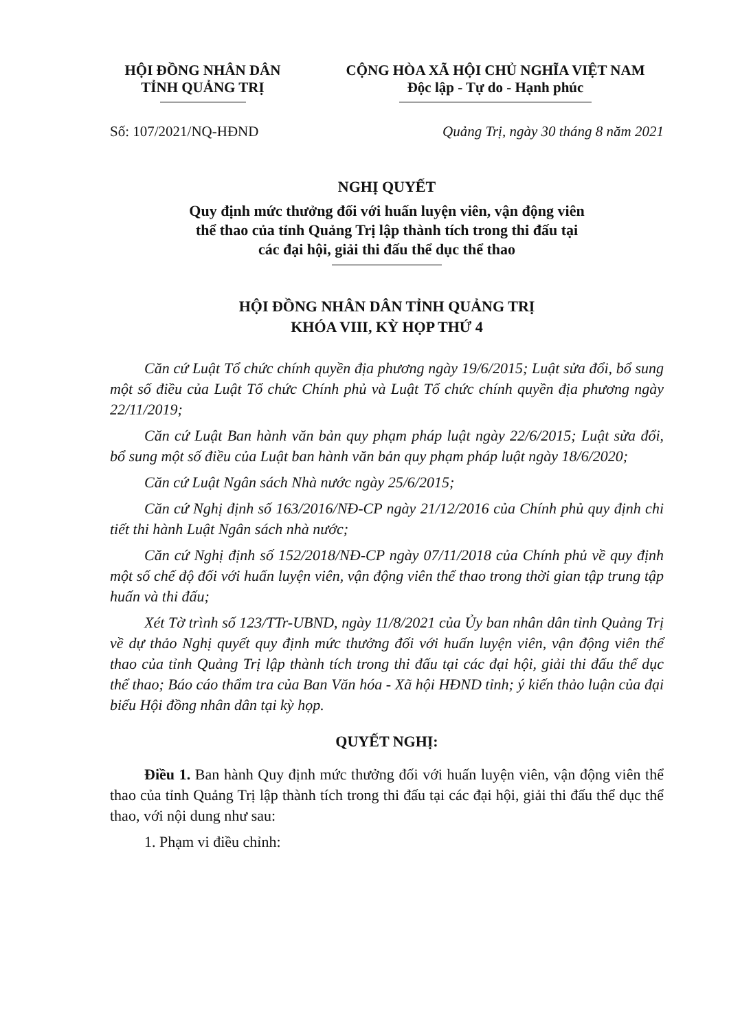HỘI ĐỒNG NHÂN DÂN
TỈNH QUẢNG TRỊ
CỘNG HÒA XÃ HỘI CHỦ NGHĨA VIỆT NAM
Độc lập - Tự do - Hạnh phúc
Số: 107/2021/NQ-HĐND Quảng Trị, ngày 30 tháng 8 năm 2021
NGHỊ QUYẾT
Quy định mức thưởng đối với huấn luyện viên, vận động viên
thể thao của tỉnh Quảng Trị lập thành tích trong thi đấu tại
các đại hội, giải thi đấu thể dục thể thao
HỘI ĐỒNG NHÂN DÂN TỈNH QUẢNG TRỊ
KHÓA VIII, KỲ HỌP THỨ 4
Căn cứ Luật Tổ chức chính quyền địa phương ngày 19/6/2015; Luật sửa đổi, bổ sung một số điều của Luật Tổ chức Chính phủ và Luật Tổ chức chính quyền địa phương ngày 22/11/2019;
Căn cứ Luật Ban hành văn bản quy phạm pháp luật ngày 22/6/2015; Luật sửa đổi, bổ sung một số điều của Luật ban hành văn bản quy phạm pháp luật ngày 18/6/2020;
Căn cứ Luật Ngân sách Nhà nước ngày 25/6/2015;
Căn cứ Nghị định số 163/2016/NĐ-CP ngày 21/12/2016 của Chính phủ quy định chi tiết thi hành Luật Ngân sách nhà nước;
Căn cứ Nghị định số 152/2018/NĐ-CP ngày 07/11/2018 của Chính phủ về quy định một số chế độ đối với huấn luyện viên, vận động viên thể thao trong thời gian tập trung tập huấn và thi đấu;
Xét Tờ trình số 123/TTr-UBND, ngày 11/8/2021 của Ủy ban nhân dân tỉnh Quảng Trị về dự thảo Nghị quyết quy định mức thưởng đối với huấn luyện viên, vận động viên thể thao của tỉnh Quảng Trị lập thành tích trong thi đấu tại các đại hội, giải thi đấu thể dục thể thao; Báo cáo thẩm tra của Ban Văn hóa - Xã hội HĐND tỉnh; ý kiến thảo luận của đại biểu Hội đồng nhân dân tại kỳ họp.
QUYẾT NGHỊ:
Điều 1. Ban hành Quy định mức thưởng đối với huấn luyện viên, vận động viên thể thao của tỉnh Quảng Trị lập thành tích trong thi đấu tại các đại hội, giải thi đấu thể dục thể thao, với nội dung như sau:
1. Phạm vi điều chỉnh: